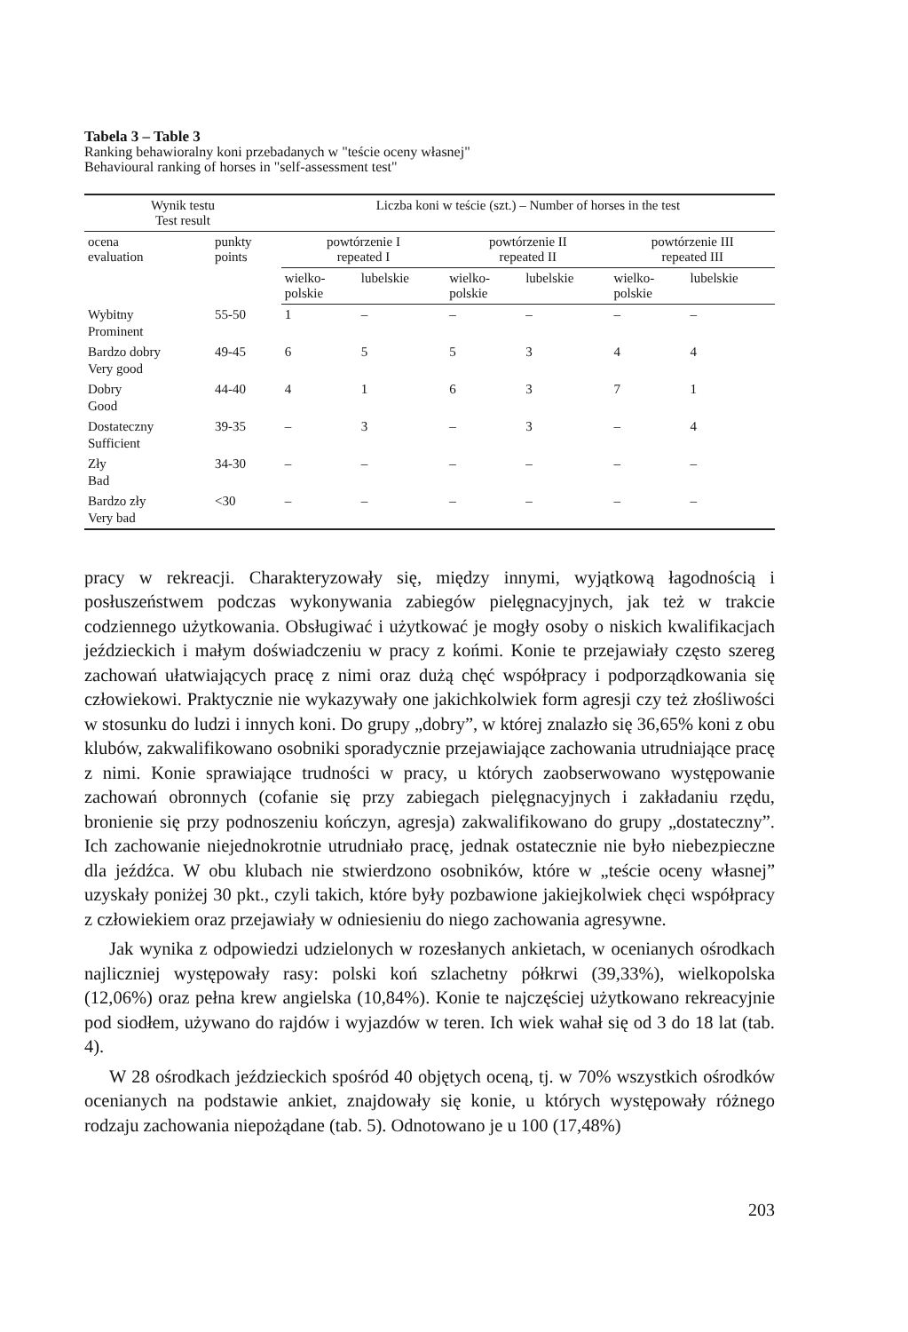Tabela 3 – Table 3
Ranking behawioralny koni przebadanych w "teście oceny własnej"
Behavioural ranking of horses in "self-assessment test"
| Wynik testu Test result | | Liczba koni w teście (szt.) – Number of horses in the test | | | | | |
| --- | --- | --- | --- | --- | --- | --- | --- |
| ocena evaluation | punkty points | powtórzenie I repeated I | | powtórzenie II repeated II | | powtórzenie III repeated III | |
| | | wielko- polskie | lubelskie | wielko- polskie | lubelskie | wielko- polskie | lubelskie |
| Wybitny Prominent | 55-50 | 1 | – | – | – | – | – |
| Bardzo dobry Very good | 49-45 | 6 | 5 | 5 | 3 | 4 | 4 |
| Dobry Good | 44-40 | 4 | 1 | 6 | 3 | 7 | 1 |
| Dostateczny Sufficient | 39-35 | – | 3 | – | 3 | – | 4 |
| Zły Bad | 34-30 | – | – | – | – | – | – |
| Bardzo zły Very bad | <30 | – | – | – | – | – | – |
pracy w rekreacji. Charakteryzowały się, między innymi, wyjątkową łagodnością i posłuszeństwem podczas wykonywania zabiegów pielęgnacyjnych, jak też w trakcie codziennego użytkowania. Obsługiwać i użytkować je mogły osoby o niskich kwalifikacjach jeździeckich i małym doświadczeniu w pracy z końmi. Konie te przejawiały często szereg zachowań ułatwiających pracę z nimi oraz dużą chęć współpracy i podporządkowania się człowiekowi. Praktycznie nie wykazywały one jakichkolwiek form agresji czy też złośliwości w stosunku do ludzi i innych koni. Do grupy „dobry”, w której znalazło się 36,65% koni z obu klubów, zakwalifikowano osobniki sporadycznie przejawiające zachowania utrudniające pracę z nimi. Konie sprawiające trudności w pracy, u których zaobserwowano występowanie zachowań obronnych (cofanie się przy zabiegach pielęgnacyjnych i zakładaniu rzędu, bronienie się przy podnoszeniu kończyn, agresja) zakwalifikowano do grupy „dostateczny”. Ich zachowanie niejednokrotnie utrudniało pracę, jednak ostatecznie nie było niebezpieczne dla jeźdźca. W obu klubach nie stwierdzono osobników, które w „teście oceny własnej” uzyskały poniżej 30 pkt., czyli takich, które były pozbawione jakiejkolwiek chęci współpracy z człowiekiem oraz przejawiały w odniesieniu do niego zachowania agresywne.
Jak wynika z odpowiedzi udzielonych w rozesłanych ankietach, w ocenianych ośrodkach najliczniej występowały rasy: polski koń szlachetny półkrwi (39,33%), wielkopolska (12,06%) oraz pełna krew angielska (10,84%). Konie te najczęściej użytkowano rekreacyjnie pod siodłem, używano do rajdów i wyjazdów w teren. Ich wiek wahał się od 3 do 18 lat (tab. 4).
W 28 ośrodkach jeździeckich spośród 40 objętych oceną, tj. w 70% wszystkich ośrodków ocenianych na podstawie ankiet, znajdowały się konie, u których występowały różnego rodzaju zachowania niepożądane (tab. 5). Odnotowano je u 100 (17,48%)
203